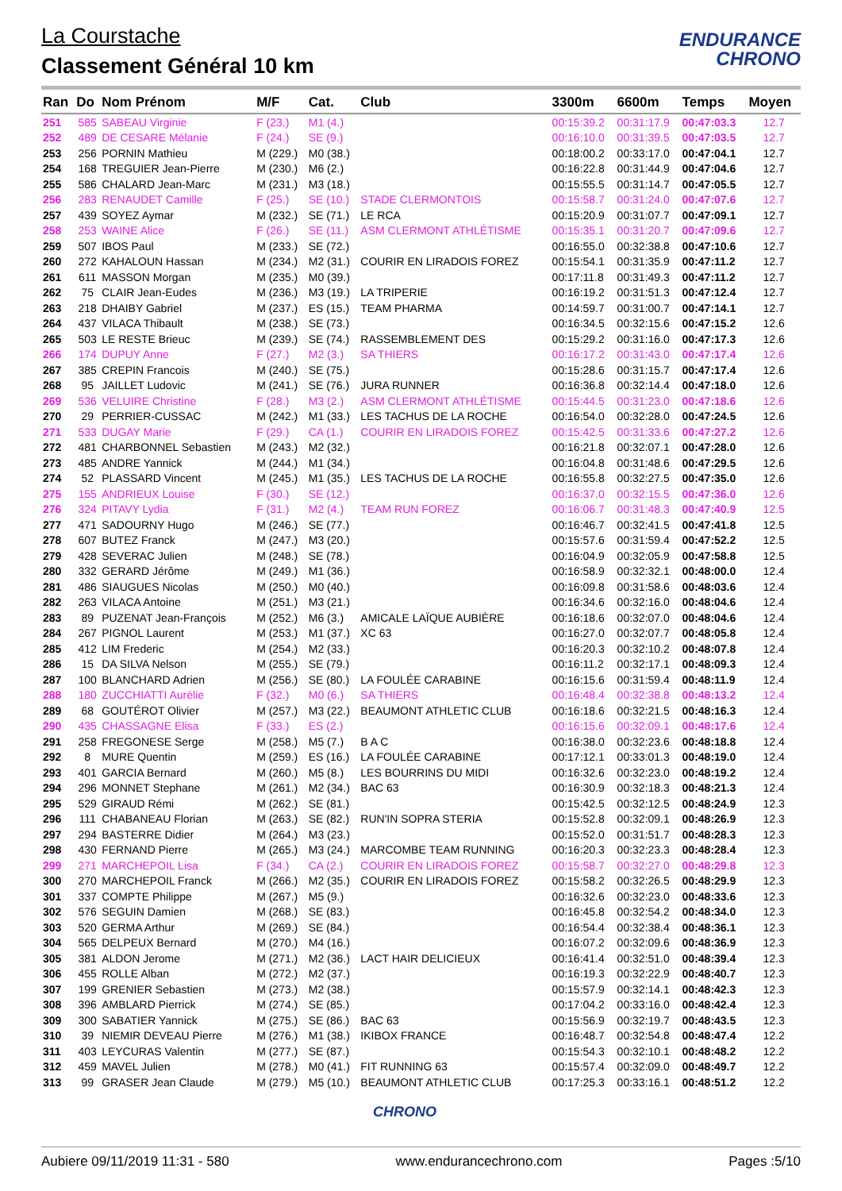La Courstache
Classement Général 10 km
ENDURANCE
CHRONO
| Ran | Do | Nom Prénom | M/F | Cat. | Club | 3300m | 6600m | Temps | Moyen |
| --- | --- | --- | --- | --- | --- | --- | --- | --- | --- |
| 251 | 585 | SABEAU Virginie | F (23.) | M1 (4.) | | 00:15:39.2 | 00:31:17.9 | 00:47:03.3 | 12.7 |
| 252 | 489 | DE CESARE Mélanie | F (24.) | SE (9.) | | 00:16:10.0 | 00:31:39.5 | 00:47:03.5 | 12.7 |
| 253 | 256 | PORNIN Mathieu | M (229.) | M0 (38.) | | 00:18:00.2 | 00:33:17.0 | 00:47:04.1 | 12.7 |
| 254 | 168 | TREGUIER Jean-Pierre | M (230.) | M6 (2.) | | 00:16:22.8 | 00:31:44.9 | 00:47:04.6 | 12.7 |
| 255 | 586 | CHALARD Jean-Marc | M (231.) | M3 (18.) | | 00:15:55.5 | 00:31:14.7 | 00:47:05.5 | 12.7 |
| 256 | 283 | RENAUDET Camille | F (25.) | SE (10.) | STADE CLERMONTOIS | 00:15:58.7 | 00:31:24.0 | 00:47:07.6 | 12.7 |
| 257 | 439 | SOYEZ Aymar | M (232.) | SE (71.) | LE RCA | 00:15:20.9 | 00:31:07.7 | 00:47:09.1 | 12.7 |
| 258 | 253 | WAINE Alice | F (26.) | SE (11.) | ASM CLERMONT ATHLÉTISME | 00:15:35.1 | 00:31:20.7 | 00:47:09.6 | 12.7 |
| 259 | 507 | IBOS Paul | M (233.) | SE (72.) | | 00:16:55.0 | 00:32:38.8 | 00:47:10.6 | 12.7 |
| 260 | 272 | KAHALOUN Hassan | M (234.) | M2 (31.) | COURIR EN LIRADOIS FOREZ | 00:15:54.1 | 00:31:35.9 | 00:47:11.2 | 12.7 |
| 261 | 611 | MASSON Morgan | M (235.) | M0 (39.) | | 00:17:11.8 | 00:31:49.3 | 00:47:11.2 | 12.7 |
| 262 | 75 | CLAIR Jean-Eudes | M (236.) | M3 (19.) | LA TRIPERIE | 00:16:19.2 | 00:31:51.3 | 00:47:12.4 | 12.7 |
| 263 | 218 | DHAIBY Gabriel | M (237.) | ES (15.) | TEAM PHARMA | 00:14:59.7 | 00:31:00.7 | 00:47:14.1 | 12.7 |
| 264 | 437 | VILACA Thibault | M (238.) | SE (73.) | | 00:16:34.5 | 00:32:15.6 | 00:47:15.2 | 12.6 |
| 265 | 503 | LE RESTE Brieuc | M (239.) | SE (74.) | RASSEMBLEMENT DES | 00:15:29.2 | 00:31:16.0 | 00:47:17.3 | 12.6 |
| 266 | 174 | DUPUY Anne | F (27.) | M2 (3.) | SA THIERS | 00:16:17.2 | 00:31:43.0 | 00:47:17.4 | 12.6 |
| 267 | 385 | CREPIN Francois | M (240.) | SE (75.) | | 00:15:28.6 | 00:31:15.7 | 00:47:17.4 | 12.6 |
| 268 | 95 | JAILLET Ludovic | M (241.) | SE (76.) | JURA RUNNER | 00:16:36.8 | 00:32:14.4 | 00:47:18.0 | 12.6 |
| 269 | 536 | VELUIRE Christine | F (28.) | M3 (2.) | ASM CLERMONT ATHLÉTISME | 00:15:44.5 | 00:31:23.0 | 00:47:18.6 | 12.6 |
| 270 | 29 | PERRIER-CUSSAC | M (242.) | M1 (33.) | LES TACHUS DE LA ROCHE | 00:16:54.0 | 00:32:28.0 | 00:47:24.5 | 12.6 |
| 271 | 533 | DUGAY Marie | F (29.) | CA (1.) | COURIR EN LIRADOIS FOREZ | 00:15:42.5 | 00:31:33.6 | 00:47:27.2 | 12.6 |
| 272 | 481 | CHARBONNEL Sebastien | M (243.) | M2 (32.) | | 00:16:21.8 | 00:32:07.1 | 00:47:28.0 | 12.6 |
| 273 | 485 | ANDRE Yannick | M (244.) | M1 (34.) | | 00:16:04.8 | 00:31:48.6 | 00:47:29.5 | 12.6 |
| 274 | 52 | PLASSARD Vincent | M (245.) | M1 (35.) | LES TACHUS DE LA ROCHE | 00:16:55.8 | 00:32:27.5 | 00:47:35.0 | 12.6 |
| 275 | 155 | ANDRIEUX Louise | F (30.) | SE (12.) | | 00:16:37.0 | 00:32:15.5 | 00:47:36.0 | 12.6 |
| 276 | 324 | PITAVY Lydia | F (31.) | M2 (4.) | TEAM RUN FOREZ | 00:16:06.7 | 00:31:48.3 | 00:47:40.9 | 12.5 |
| 277 | 471 | SADOURNY Hugo | M (246.) | SE (77.) | | 00:16:46.7 | 00:32:41.5 | 00:47:41.8 | 12.5 |
| 278 | 607 | BUTEZ Franck | M (247.) | M3 (20.) | | 00:15:57.6 | 00:31:59.4 | 00:47:52.2 | 12.5 |
| 279 | 428 | SEVERAC Julien | M (248.) | SE (78.) | | 00:16:04.9 | 00:32:05.9 | 00:47:58.8 | 12.5 |
| 280 | 332 | GERARD Jérôme | M (249.) | M1 (36.) | | 00:16:58.9 | 00:32:32.1 | 00:48:00.0 | 12.4 |
| 281 | 486 | SIAUGUES Nicolas | M (250.) | M0 (40.) | | 00:16:09.8 | 00:31:58.6 | 00:48:03.6 | 12.4 |
| 282 | 263 | VILACA Antoine | M (251.) | M3 (21.) | | 00:16:34.6 | 00:32:16.0 | 00:48:04.6 | 12.4 |
| 283 | 89 | PUZENAT Jean-François | M (252.) | M6 (3.) | AMICALE LAÏQUE AUBIÈRE | 00:16:18.6 | 00:32:07.0 | 00:48:04.6 | 12.4 |
| 284 | 267 | PIGNOL Laurent | M (253.) | M1 (37.) | XC 63 | 00:16:27.0 | 00:32:07.7 | 00:48:05.8 | 12.4 |
| 285 | 412 | LIM Frederic | M (254.) | M2 (33.) | | 00:16:20.3 | 00:32:10.2 | 00:48:07.8 | 12.4 |
| 286 | 15 | DA SILVA Nelson | M (255.) | SE (79.) | | 00:16:11.2 | 00:32:17.1 | 00:48:09.3 | 12.4 |
| 287 | 100 | BLANCHARD Adrien | M (256.) | SE (80.) | LA FOULÉE CARABINE | 00:16:15.6 | 00:31:59.4 | 00:48:11.9 | 12.4 |
| 288 | 180 | ZUCCHIATTI Aurélie | F (32.) | M0 (6.) | SA THIERS | 00:16:48.4 | 00:32:38.8 | 00:48:13.2 | 12.4 |
| 289 | 68 | GOUTÉROT Olivier | M (257.) | M3 (22.) | BEAUMONT ATHLETIC CLUB | 00:16:18.6 | 00:32:21.5 | 00:48:16.3 | 12.4 |
| 290 | 435 | CHASSAGNE Elisa | F (33.) | ES (2.) | | 00:16:15.6 | 00:32:09.1 | 00:48:17.6 | 12.4 |
| 291 | 258 | FREGONESE Serge | M (258.) | M5 (7.) | B A C | 00:16:38.0 | 00:32:23.6 | 00:48:18.8 | 12.4 |
| 292 | 8 | MURE Quentin | M (259.) | ES (16.) | LA FOULÉE CARABINE | 00:17:12.1 | 00:33:01.3 | 00:48:19.0 | 12.4 |
| 293 | 401 | GARCIA Bernard | M (260.) | M5 (8.) | LES BOURRINS DU MIDI | 00:16:32.6 | 00:32:23.0 | 00:48:19.2 | 12.4 |
| 294 | 296 | MONNET Stephane | M (261.) | M2 (34.) | BAC 63 | 00:16:30.9 | 00:32:18.3 | 00:48:21.3 | 12.4 |
| 295 | 529 | GIRAUD Rémi | M (262.) | SE (81.) | | 00:15:42.5 | 00:32:12.5 | 00:48:24.9 | 12.3 |
| 296 | 111 | CHABANEAU Florian | M (263.) | SE (82.) | RUN'IN SOPRA STERIA | 00:15:52.8 | 00:32:09.1 | 00:48:26.9 | 12.3 |
| 297 | 294 | BASTERRE Didier | M (264.) | M3 (23.) | | 00:15:52.0 | 00:31:51.7 | 00:48:28.3 | 12.3 |
| 298 | 430 | FERNAND Pierre | M (265.) | M3 (24.) | MARCOMBE TEAM RUNNING | 00:16:20.3 | 00:32:23.3 | 00:48:28.4 | 12.3 |
| 299 | 271 | MARCHEPOIL Lisa | F (34.) | CA (2.) | COURIR EN LIRADOIS FOREZ | 00:15:58.7 | 00:32:27.0 | 00:48:29.8 | 12.3 |
| 300 | 270 | MARCHEPOIL Franck | M (266.) | M2 (35.) | COURIR EN LIRADOIS FOREZ | 00:15:58.2 | 00:32:26.5 | 00:48:29.9 | 12.3 |
| 301 | 337 | COMPTE Philippe | M (267.) | M5 (9.) | | 00:16:32.6 | 00:32:23.0 | 00:48:33.6 | 12.3 |
| 302 | 576 | SEGUIN Damien | M (268.) | SE (83.) | | 00:16:45.8 | 00:32:54.2 | 00:48:34.0 | 12.3 |
| 303 | 520 | GERMA Arthur | M (269.) | SE (84.) | | 00:16:54.4 | 00:32:38.4 | 00:48:36.1 | 12.3 |
| 304 | 565 | DELPEUX Bernard | M (270.) | M4 (16.) | | 00:16:07.2 | 00:32:09.6 | 00:48:36.9 | 12.3 |
| 305 | 381 | ALDON Jerome | M (271.) | M2 (36.) | LACT HAIR DELICIEUX | 00:16:41.4 | 00:32:51.0 | 00:48:39.4 | 12.3 |
| 306 | 455 | ROLLE Alban | M (272.) | M2 (37.) | | 00:16:19.3 | 00:32:22.9 | 00:48:40.7 | 12.3 |
| 307 | 199 | GRENIER Sebastien | M (273.) | M2 (38.) | | 00:15:57.9 | 00:32:14.1 | 00:48:42.3 | 12.3 |
| 308 | 396 | AMBLARD Pierrick | M (274.) | SE (85.) | | 00:17:04.2 | 00:33:16.0 | 00:48:42.4 | 12.3 |
| 309 | 300 | SABATIER Yannick | M (275.) | SE (86.) | BAC 63 | 00:15:56.9 | 00:32:19.7 | 00:48:43.5 | 12.3 |
| 310 | 39 | NIEMIR DEVEAU Pierre | M (276.) | M1 (38.) | IKIBOX FRANCE | 00:16:48.7 | 00:32:54.8 | 00:48:47.4 | 12.2 |
| 311 | 403 | LEYCURAS Valentin | M (277.) | SE (87.) | | 00:15:54.3 | 00:32:10.1 | 00:48:48.2 | 12.2 |
| 312 | 459 | MAVEL Julien | M (278.) | M0 (41.) | FIT RUNNING 63 | 00:15:57.4 | 00:32:09.0 | 00:48:49.7 | 12.2 |
| 313 | 99 | GRASER Jean Claude | M (279.) | M5 (10.) | BEAUMONT ATHLETIC CLUB | 00:17:25.3 | 00:33:16.1 | 00:48:51.2 | 12.2 |
CHRONO
Aubiere 09/11/2019 11:31 - 580 www.endurancechrono.com Pages :5/10